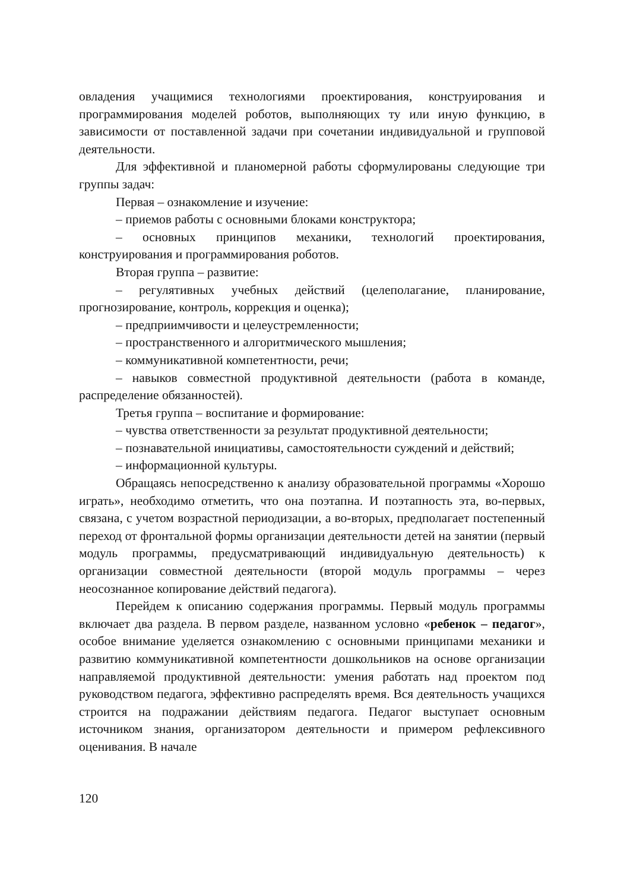овладения учащимися технологиями проектирования, конструирования и программирования моделей роботов, выполняющих ту или иную функцию, в зависимости от поставленной задачи при сочетании индивидуальной и групповой деятельности.
Для эффективной и планомерной работы сформулированы следующие три группы задач:
Первая – ознакомление и изучение:
– приемов работы с основными блоками конструктора;
– основных принципов механики, технологий проектирования, конструирования и программирования роботов.
Вторая группа – развитие:
– регулятивных учебных действий (целеполагание, планирование, прогнозирование, контроль, коррекция и оценка);
– предприимчивости и целеустремленности;
– пространственного и алгоритмического мышления;
– коммуникативной компетентности, речи;
– навыков совместной продуктивной деятельности (работа в команде, распределение обязанностей).
Третья группа – воспитание и формирование:
– чувства ответственности за результат продуктивной деятельности;
– познавательной инициативы, самостоятельности суждений и действий;
– информационной культуры.
Обращаясь непосредственно к анализу образовательной программы «Хорошо играть», необходимо отметить, что она поэтапна. И поэтапность эта, во-первых, связана, с учетом возрастной периодизации, а во-вторых, предполагает постепенный переход от фронтальной формы организации деятельности детей на занятии (первый модуль программы, предусматривающий индивидуальную деятельность) к организации совместной деятельности (второй модуль программы – через неосознанное копирование действий педагога).
Перейдем к описанию содержания программы. Первый модуль программы включает два раздела. В первом разделе, названном условно «ребенок – педагог», особое внимание уделяется ознакомлению с основными принципами механики и развитию коммуникативной компетентности дошкольников на основе организации направляемой продуктивной деятельности: умения работать над проектом под руководством педагога, эффективно распределять время. Вся деятельность учащихся строится на подражании действиям педагога. Педагог выступает основным источником знания, организатором деятельности и примером рефлексивного оценивания. В начале
120